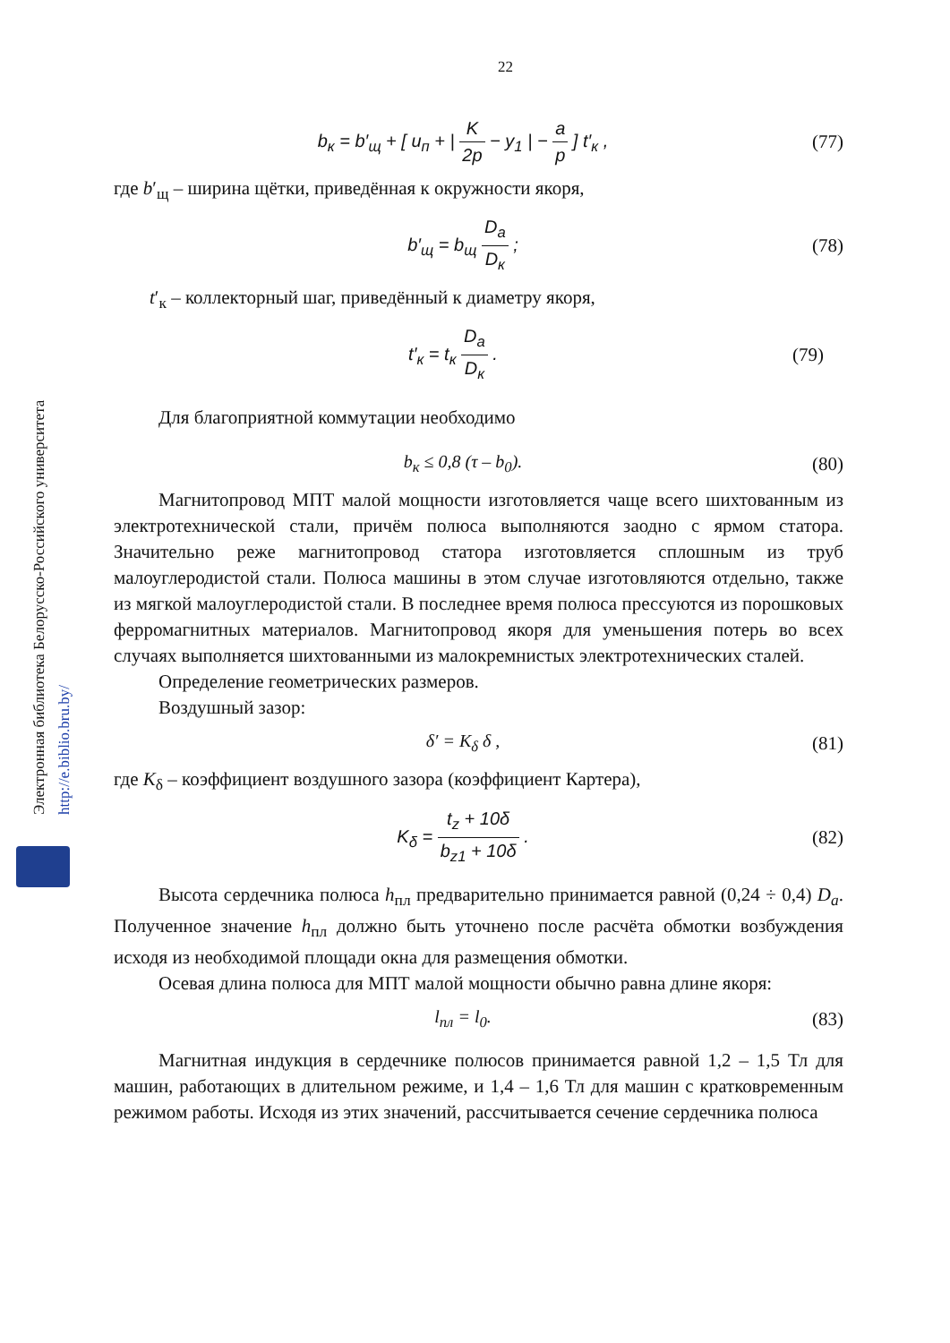Электронная библиотека Белорусско-Российского университета
http://e.biblio.bru.by/
22
b<sub>к</sub> = b′<sub>щ</sub> + [ u<sub>п</sub> + | K 2p − y<sub>1</sub> | − a p ] t′<sub>к</sub> ,
(77)
где b′<sub>щ</sub> – ширина щётки, приведённая к окружности якоря,
b′<sub>щ</sub> = b<sub>щ</sub> D<sub>a</sub> D<sub>к</sub> ; (78)
t′<sub>к</sub> – коллекторный шаг, приведённый к диаметру якоря,
t′<sub>к</sub> = t<sub>к</sub> D<sub>a</sub> D<sub>к</sub> . (79)
Для благоприятной коммутации необходимо
b<sub>к</sub> ≤ 0,8 (τ – b<sub>0</sub>). (80)
Магнитопровод МПТ малой мощности изготовляется чаще всего шихтованным из электротехнической стали, причём полюса выполняются заодно с ярмом статора. Значительно реже магнитопровод статора изготовляется сплошным из труб малоуглеродистой стали. Полюса машины в этом случае изготовляются отдельно, также из мягкой малоуглеродистой стали. В последнее время полюса прессуются из порошковых ферромагнитных материалов. Магнитопровод якоря для уменьшения потерь во всех случаях выполняется шихтованными из малокремнистых электротехнических сталей.
Определение геометрических размеров.
Воздушный зазор:
δ′ = K<sub>δ</sub> δ , (81)
где K<sub>δ</sub> – коэффициент воздушного зазора (коэффициент Картера),
K<sub>δ</sub> = t<sub>z</sub> + 10δ b<sub>z1</sub> + 10δ . (82)
Высота сердечника полюса h<sub>пл</sub> предварительно принимается равной (0,24 ÷ 0,4) D<sub>a</sub>. Полученное значение h<sub>пл</sub> должно быть уточнено после расчёта обмотки возбуждения исходя из необходимой площади окна для размещения обмотки.
Осевая длина полюса для МПТ малой мощности обычно равна длине якоря:
l<sub>пл</sub> = l<sub>0</sub>. (83)
Магнитная индукция в сердечнике полюсов принимается равной 1,2 – 1,5 Тл для машин, работающих в длительном режиме, и 1,4 – 1,6 Тл для машин с кратковременным режимом работы. Исходя из этих значений, рассчитывается сечение сердечника полюса